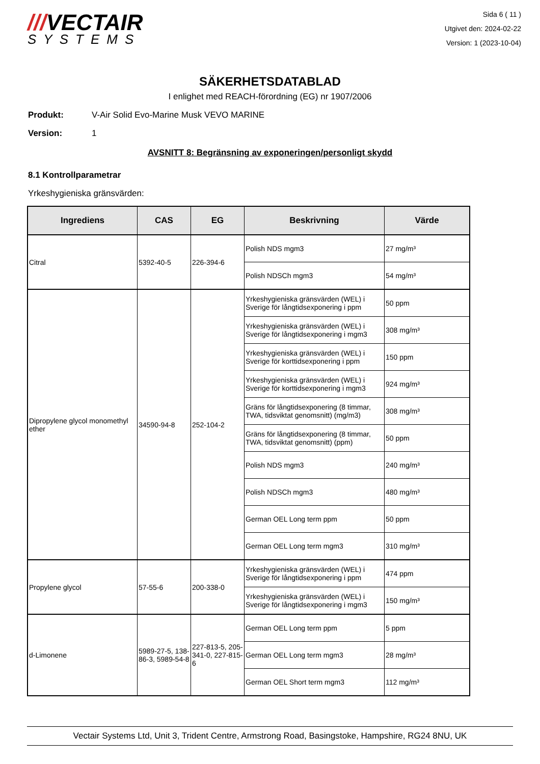///VECTAIR
SYSTEMS
Sida 6 ( 11 )
Utgivet den: 2024-02-22
Version: 1 (2023-10-04)
SÄKERHETSDATABLAD
I enlighet med REACH-förordning (EG) nr 1907/2006
Produkt: V-Air Solid Evo-Marine Musk VEVO MARINE
Version: 1
AVSNITT 8: Begränsning av exponeringen/personligt skydd
8.1 Kontrollparametrar
Yrkeshygieniska gränsvärden:
| Ingrediens | CAS | EG | Beskrivning | Värde |
| --- | --- | --- | --- | --- |
| Citral | 5392-40-5 | 226-394-6 | Polish NDS mgm3 | 27 mg/m³ |
| | | | Polish NDSCh mgm3 | 54 mg/m³ |
| Dipropylene glycol monomethyl ether | 34590-94-8 | 252-104-2 | Yrkeshygieniska gränsvärden (WEL) i Sverige för långtidsexponering i ppm | 50 ppm |
| | | | Yrkeshygieniska gränsvärden (WEL) i Sverige för långtidsexponering i mgm3 | 308 mg/m³ |
| | | | Yrkeshygieniska gränsvärden (WEL) i Sverige för korttidsexponering i ppm | 150 ppm |
| | | | Yrkeshygieniska gränsvärden (WEL) i Sverige för korttidsexponering i mgm3 | 924 mg/m³ |
| | | | Gräns för långtidsexponering (8 timmar, TWA, tidsviktat genomsnitt) (mg/m3) | 308 mg/m³ |
| | | | Gräns för långtidsexponering (8 timmar, TWA, tidsviktat genomsnitt) (ppm) | 50 ppm |
| | | | Polish NDS mgm3 | 240 mg/m³ |
| | | | Polish NDSCh mgm3 | 480 mg/m³ |
| | | | German OEL Long term ppm | 50 ppm |
| | | | German OEL Long term mgm3 | 310 mg/m³ |
| Propylene glycol | 57-55-6 | 200-338-0 | Yrkeshygieniska gränsvärden (WEL) i Sverige för långtidsexponering i ppm | 474 ppm |
| | | | Yrkeshygieniska gränsvärden (WEL) i Sverige för långtidsexponering i mgm3 | 150 mg/m³ |
| d-Limonene | 5989-27-5, 138-86-3, 5989-54-8 | 227-813-5, 205-341-0, 227-815-6 | German OEL Long term ppm | 5 ppm |
| | | | German OEL Long term mgm3 | 28 mg/m³ |
| | | | German OEL Short term mgm3 | 112 mg/m³ |
Vectair Systems Ltd, Unit 3, Trident Centre, Armstrong Road, Basingstoke, Hampshire, RG24 8NU, UK